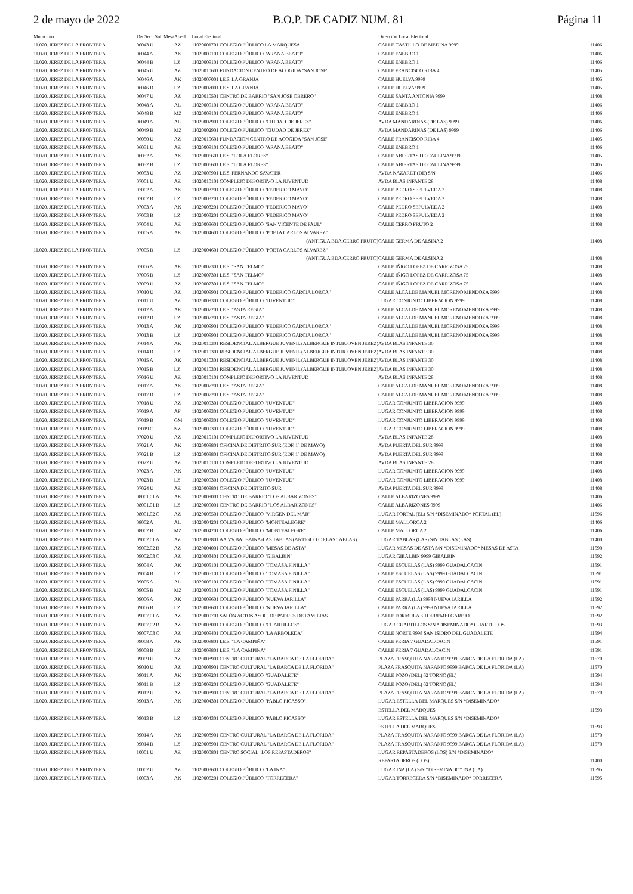2 de mayo de 2022 B.O.P. DE CADIZ NUM. 81 Página 11
| Municipio | Dis Secc Sub Mesa | Apel1 | Local Electoral | Dirección Local Electoral | |
| --- | --- | --- | --- | --- | --- |
| 11.020. JEREZ DE LA FRONTERA | 06043 U | AZ | 11020001701 COLEGIO PÚBLICO LA MARQUESA | CALLE CASTILLO DE MEDINA 9999 | 11406 |
| 11.020. JEREZ DE LA FRONTERA | 06044 A | AK | 11020009101 COLEGIO PÚBLICO "ARANA BEATO" | CALLE ENEBRO 1 | 11406 |
| 11.020. JEREZ DE LA FRONTERA | 06044 B | LZ | 11020009101 COLEGIO PÚBLICO "ARANA BEATO" | CALLE ENEBRO 1 | 11406 |
| 11.020. JEREZ DE LA FRONTERA | 06045 U | AZ | 11020010601 FUNDACION CENTRO DE ACOGIDA "SAN JOSE" | CALLE FRANCISCO RIBA 4 | 11405 |
| 11.020. JEREZ DE LA FRONTERA | 06046 A | AK | 11020007001 I.E.S. LA GRANJA | CALLE HUELVA 9999 | 11405 |
| 11.020. JEREZ DE LA FRONTERA | 06046 B | LZ | 11020007001 I.E.S. LA GRANJA | CALLE HUELVA 9999 | 11405 |
| 11.020. JEREZ DE LA FRONTERA | 06047 U | AZ | 11020010501 CENTRO DE BARRIO "SAN JOSE OBRERO" | CALLE SANTA ANTONIA 9999 | 11408 |
| 11.020. JEREZ DE LA FRONTERA | 06048 A | AL | 11020009101 COLEGIO PÚBLICO "ARANA BEATO" | CALLE ENEBRO 1 | 11406 |
| 11.020. JEREZ DE LA FRONTERA | 06048 B | MZ | 11020009101 COLEGIO PÚBLICO "ARANA BEATO" | CALLE ENEBRO 1 | 11406 |
| 11.020. JEREZ DE LA FRONTERA | 06049 A | AL | 11020002901 COLEGIO PÚBLICO "CIUDAD DE JEREZ" | AVDA MANDARINAS (DE LAS) 9999 | 11406 |
| 11.020. JEREZ DE LA FRONTERA | 06049 B | MZ | 11020002901 COLEGIO PÚBLICO "CIUDAD DE JEREZ" | AVDA MANDARINAS (DE LAS) 9999 | 11406 |
| 11.020. JEREZ DE LA FRONTERA | 06050 U | AZ | 11020010601 FUNDACION CENTRO DE ACOGIDA "SAN JOSE" | CALLE FRANCISCO RIBA 4 | 11405 |
| 11.020. JEREZ DE LA FRONTERA | 06051 U | AZ | 11020009101 COLEGIO PÚBLICO "ARANA BEATO" | CALLE ENEBRO 1 | 11406 |
| 11.020. JEREZ DE LA FRONTERA | 06052 A | AK | 11020006601 I.E.S. "LOLA FLORES" | CALLE ABIERTAS DE CAULINA 9999 | 11405 |
| 11.020. JEREZ DE LA FRONTERA | 06052 B | LZ | 11020006601 I.E.S. "LOLA FLORES" | CALLE ABIERTAS DE CAULINA 9999 | 11405 |
| 11.020. JEREZ DE LA FRONTERA | 06053 U | AZ | 11020006901 I.E.S. FERNANDO SAVATER | AVDA NAZARET (DE) S/N | 11406 |
| 11.020. JEREZ DE LA FRONTERA | 07001 U | AZ | 11020010101 COMPLEJO DEPORTIVO LA JUVENTUD | AVDA BLAS INFANTE 28 | 11408 |
| 11.020. JEREZ DE LA FRONTERA | 07002 A | AK | 11020003201 COLEGIO PÚBLICO "FEDERICO MAYO" | CALLE PEDRO SEPULVEDA 2 | 11408 |
| 11.020. JEREZ DE LA FRONTERA | 07002 B | LZ | 11020003201 COLEGIO PÚBLICO "FEDERICO MAYO" | CALLE PEDRO SEPULVEDA 2 | 11408 |
| 11.020. JEREZ DE LA FRONTERA | 07003 A | AK | 11020003201 COLEGIO PÚBLICO "FEDERICO MAYO" | CALLE PEDRO SEPULVEDA 2 | 11408 |
| 11.020. JEREZ DE LA FRONTERA | 07003 B | LZ | 11020003201 COLEGIO PÚBLICO "FEDERICO MAYO" | CALLE PEDRO SEPULVEDA 2 | 11408 |
| 11.020. JEREZ DE LA FRONTERA | 07004 U | AZ | 11020008601 COLEGIO PÚBLICO "SAN VICENTE DE PAUL" | CALLE CERRO FRUTO 2 | 11408 |
| 11.020. JEREZ DE LA FRONTERA | 07005 A | AK | 11020004601 COLEGIO PÚBLICO "POETA CARLOS ALVAREZ" | | |
| | | | (ANTIGUA BDA.CERRO FRUTO) | CALLE GERMA DE ALSINA 2 | 11408 |
| 11.020. JEREZ DE LA FRONTERA | 07005 B | LZ | 11020004601 COLEGIO PÚBLICO "POETA CARLOS ALVAREZ" | | |
| | | | (ANTIGUA BDA.CERRO FRUTO) | CALLE GERMA DE ALSINA 2 | 11408 |
| 11.020. JEREZ DE LA FRONTERA | 07006 A | AK | 11020007301 I.E.S. "SAN TELMO" | CALLE IÑIGO LOPEZ DE CARRIZOSA 75 | 11408 |
| 11.020. JEREZ DE LA FRONTERA | 07006 B | LZ | 11020007301 I.E.S. "SAN TELMO" | CALLE IÑIGO LOPEZ DE CARRIZOSA 75 | 11408 |
| 11.020. JEREZ DE LA FRONTERA | 07009 U | AZ | 11020007301 I.E.S. "SAN TELMO" | CALLE IÑIGO LOPEZ DE CARRIZOSA 75 | 11408 |
| 11.020. JEREZ DE LA FRONTERA | 07010 U | AZ | 11020009901 COLEGIO PÚBLICO "FEDERICO GARCÍA LORCA" | CALLE ALCALDE MANUEL MORENO MENDOZA 9999 | 11408 |
| 11.020. JEREZ DE LA FRONTERA | 07011 U | AZ | 11020009301 COLEGIO PÚBLICO "JUVENTUD" | LUGAR CONJUNTO LIBERACION 9999 | 11408 |
| 11.020. JEREZ DE LA FRONTERA | 07012 A | AK | 11020007201 I.E.S. "ASTA REGIA" | CALLE ALCALDE MANUEL MORENO MENDOZA 9999 | 11408 |
| 11.020. JEREZ DE LA FRONTERA | 07012 B | LZ | 11020007201 I.E.S. "ASTA REGIA" | CALLE ALCALDE MANUEL MORENO MENDOZA 9999 | 11408 |
| 11.020. JEREZ DE LA FRONTERA | 07013 A | AK | 11020009901 COLEGIO PÚBLICO "FEDERICO GARCÍA LORCA" | CALLE ALCALDE MANUEL MORENO MENDOZA 9999 | 11408 |
| 11.020. JEREZ DE LA FRONTERA | 07013 B | LZ | 11020009901 COLEGIO PÚBLICO "FEDERICO GARCÍA LORCA" | CALLE ALCALDE MANUEL MORENO MENDOZA 9999 | 11408 |
| 11.020. JEREZ DE LA FRONTERA | 07014 A | AK | 11020010301 RESIDENCIAL ALBERGUE JUVENIL (ALBERGUE INTURJOVEN JEREZ) | AVDA BLAS INFANTE 30 | 11408 |
| 11.020. JEREZ DE LA FRONTERA | 07014 B | LZ | 11020010301 RESIDENCIAL ALBERGUE JUVENIL (ALBERGUE INTURJOVEN JEREZ) | AVDA BLAS INFANTE 30 | 11408 |
| 11.020. JEREZ DE LA FRONTERA | 07015 A | AK | 11020010301 RESIDENCIAL ALBERGUE JUVENIL (ALBERGUE INTURJOVEN JEREZ) | AVDA BLAS INFANTE 30 | 11408 |
| 11.020. JEREZ DE LA FRONTERA | 07015 B | LZ | 11020010301 RESIDENCIAL ALBERGUE JUVENIL (ALBERGUE INTURJOVEN JEREZ) | AVDA BLAS INFANTE 30 | 11408 |
| 11.020. JEREZ DE LA FRONTERA | 07016 U | AZ | 11020010101 COMPLEJO DEPORTIVO LA JUVENTUD | AVDA BLAS INFANTE 28 | 11408 |
| 11.020. JEREZ DE LA FRONTERA | 07017 A | AK | 11020007201 I.E.S. "ASTA REGIA" | CALLE ALCALDE MANUEL MORENO MENDOZA 9999 | 11408 |
| 11.020. JEREZ DE LA FRONTERA | 07017 B | LZ | 11020007201 I.E.S. "ASTA REGIA" | CALLE ALCALDE MANUEL MORENO MENDOZA 9999 | 11408 |
| 11.020. JEREZ DE LA FRONTERA | 07018 U | AZ | 11020009301 COLEGIO PÚBLICO "JUVENTUD" | LUGAR CONJUNTO LIBERACION 9999 | 11408 |
| 11.020. JEREZ DE LA FRONTERA | 07019 A | AF | 11020009301 COLEGIO PÚBLICO "JUVENTUD" | LUGAR CONJUNTO LIBERACION 9999 | 11408 |
| 11.020. JEREZ DE LA FRONTERA | 07019 B | GM | 11020009301 COLEGIO PÚBLICO "JUVENTUD" | LUGAR CONJUNTO LIBERACION 9999 | 11408 |
| 11.020. JEREZ DE LA FRONTERA | 07019 C | NZ | 11020009301 COLEGIO PÚBLICO "JUVENTUD" | LUGAR CONJUNTO LIBERACION 9999 | 11408 |
| 11.020. JEREZ DE LA FRONTERA | 07020 U | AZ | 11020010101 COMPLEJO DEPORTIVO LA JUVENTUD | AVDA BLAS INFANTE 28 | 11408 |
| 11.020. JEREZ DE LA FRONTERA | 07021 A | AK | 11020008801 OFICINA DE DISTRITO SUR (EDF. 1º DE MAYO) | AVDA PUERTA DEL SUR 9999 | 11408 |
| 11.020. JEREZ DE LA FRONTERA | 07021 B | LZ | 11020008801 OFICINA DE DISTRITO SUR (EDF. 1º DE MAYO) | AVDA PUERTA DEL SUR 9999 | 11408 |
| 11.020. JEREZ DE LA FRONTERA | 07022 U | AZ | 11020010101 COMPLEJO DEPORTIVO LA JUVENTUD | AVDA BLAS INFANTE 28 | 11408 |
| 11.020. JEREZ DE LA FRONTERA | 07023 A | AK | 11020009301 COLEGIO PÚBLICO "JUVENTUD" | LUGAR CONJUNTO LIBERACION 9999 | 11408 |
| 11.020. JEREZ DE LA FRONTERA | 07023 B | LZ | 11020009301 COLEGIO PÚBLICO "JUVENTUD" | LUGAR CONJUNTO LIBERACION 9999 | 11408 |
| 11.020. JEREZ DE LA FRONTERA | 07024 U | AZ | 11020008801 OFICINA DE DISTRITO SUR | AVDA PUERTA DEL SUR 9999 | 11408 |
| 11.020. JEREZ DE LA FRONTERA | 08001.01 A | AK | 11020009001 CENTRO DE BARRIO "LOS ALBARIZONES" | CALLE ALBARIZONES 9999 | 11406 |
| 11.020. JEREZ DE LA FRONTERA | 08001.01 B | LZ | 11020009001 CENTRO DE BARRIO "LOS ALBARIZONES" | CALLE ALBARIZONES 9999 | 11406 |
| 11.020. JEREZ DE LA FRONTERA | 08001.02 C | AZ | 11020005501 COLEGIO PÚBLICO "VIRGEN DEL MAR" | LUGAR PORTAL (EL) S/N *DISEMINADO* PORTAL (EL) | 11596 |
| 11.020. JEREZ DE LA FRONTERA | 08002 A | AL | 11020004201 COLEGIO PÚBLICO "MONTEALEGRE" | CALLE MALLORCA 2 | 11406 |
| 11.020. JEREZ DE LA FRONTERA | 08002 B | MZ | 11020004201 COLEGIO PÚBLICO "MONTEALEGRE" | CALLE MALLORCA 2 | 11406 |
| 11.020. JEREZ DE LA FRONTERA | 09002.01 A | AZ | 11020003801 AA.VV.BALBAINA-LAS TABLAS (ANTIGUO C.P.LAS TABLAS) | LUGAR TABLAS (LAS) S/N TABLAS (LAS) | 11400 |
| 11.020. JEREZ DE LA FRONTERA | 09002.02 B | AZ | 11020004001 COLEGIO PÚBLICO "MESAS DE ASTA" | LUGAR MESAS DE ASTA S/N *DISEMINADO* MESAS DE ASTA | 11590 |
| 11.020. JEREZ DE LA FRONTERA | 09002.03 C | AZ | 11020003401 COLEGIO PÚBLICO "GIBALBÍN" | LUGAR GIBALBIN 9999 GIBALBIN | 11592 |
| 11.020. JEREZ DE LA FRONTERA | 09004 A | AK | 11020005101 COLEGIO PÚBLICO "TOMASA PINILLA" | CALLE ESCUELAS (LAS) 9999 GUADALCACIN | 11591 |
| 11.020. JEREZ DE LA FRONTERA | 09004 B | LZ | 11020005101 COLEGIO PÚBLICO "TOMASA PINILLA" | CALLE ESCUELAS (LAS) 9999 GUADALCACIN | 11591 |
| 11.020. JEREZ DE LA FRONTERA | 09005 A | AL | 11020005101 COLEGIO PÚBLICO "TOMASA PINILLA" | CALLE ESCUELAS (LAS) 9999 GUADALCACIN | 11591 |
| 11.020. JEREZ DE LA FRONTERA | 09005 B | MZ | 11020005101 COLEGIO PÚBLICO "TOMASA PINILLA" | CALLE ESCUELAS (LAS) 9999 GUADALCACIN | 11591 |
| 11.020. JEREZ DE LA FRONTERA | 09006 A | AK | 11020009601 COLEGIO PÚBLICO "NUEVA JARILLA" | CALLE PARRA (LA) 9998 NUEVA JARILLA | 11592 |
| 11.020. JEREZ DE LA FRONTERA | 09006 B | LZ | 11020009601 COLEGIO PÚBLICO "NUEVA JARILLA" | CALLE PARRA (LA) 9998 NUEVA JARILLA | 11592 |
| 11.020. JEREZ DE LA FRONTERA | 09007.01 A | AZ | 11020009701 SALÓN ACTOS ASOC. DE PADRES DE FAMILIAS | CALLE FORMULA 3 TORREMELGAREJO | 11592 |
| 11.020. JEREZ DE LA FRONTERA | 09007.02 B | AZ | 11020003001 COLEGIO PÚBLICO "CUARTILLOS" | LUGAR CUARTILLOS S/N *DISEMINADO* CUARTILLOS | 11593 |
| 11.020. JEREZ DE LA FRONTERA | 09007.03 C | AZ | 11020009401 COLEGIO PÚBLICO "LA ARBOLEDA" | CALLE NORTE 9998 SAN ISIDRO DEL GUADALETE | 11594 |
| 11.020. JEREZ DE LA FRONTERA | 09008 A | AK | 11020009801 I.E.S. "LA CAMPIÑA" | CALLE FERIA 7 GUADALCACIN | 11591 |
| 11.020. JEREZ DE LA FRONTERA | 09008 B | LZ | 11020009801 I.E.S. "LA CAMPIÑA" | CALLE FERIA 7 GUADALCACIN | 11591 |
| 11.020. JEREZ DE LA FRONTERA | 09009 U | AZ | 11020008901 CENTRO CULTURAL "LA BARCA DE LA FLORIDA" | PLAZA FRASQUITA NARANJO 9999 BARCA DE LA FLORIDA (LA) | 11570 |
| 11.020. JEREZ DE LA FRONTERA | 09010 U | AZ | 11020008901 CENTRO CULTURAL "LA BARCA DE LA FLORIDA" | PLAZA FRASQUITA NARANJO 9999 BARCA DE LA FLORIDA (LA) | 11570 |
| 11.020. JEREZ DE LA FRONTERA | 09011 A | AK | 11020009201 COLEGIO PÚBLICO "GUADALETE" | CALLE POZO (DEL) 62 TORNO (EL) | 11594 |
| 11.020. JEREZ DE LA FRONTERA | 09011 B | LZ | 11020009201 COLEGIO PÚBLICO "GUADALETE" | CALLE POZO (DEL) 62 TORNO (EL) | 11594 |
| 11.020. JEREZ DE LA FRONTERA | 09012 U | AZ | 11020008901 CENTRO CULTURAL "LA BARCA DE LA FLORIDA" | PLAZA FRASQUITA NARANJO 9999 BARCA DE LA FLORIDA (LA) | 11570 |
| 11.020. JEREZ DE LA FRONTERA | 09013 A | AK | 11020004301 COLEGIO PÚBLICO "PABLO PICASSO" | LUGAR ESTELLA DEL MARQUES S/N *DISEMINADO* | |
| | | | | ESTELLA DEL MARQUES | 11593 |
| 11.020. JEREZ DE LA FRONTERA | 09013 B | LZ | 11020004301 COLEGIO PÚBLICO "PABLO PICASSO" | LUGAR ESTELLA DEL MARQUES S/N *DISEMINADO* | |
| | | | | ESTELLA DEL MARQUES | 11593 |
| 11.020. JEREZ DE LA FRONTERA | 09014 A | AK | 11020008901 CENTRO CULTURAL "LA BARCA DE LA FLORIDA" | PLAZA FRASQUITA NARANJO 9999 BARCA DE LA FLORIDA (LA) | 11570 |
| 11.020. JEREZ DE LA FRONTERA | 09014 B | LZ | 11020008901 CENTRO CULTURAL "LA BARCA DE LA FLORIDA" | PLAZA FRASQUITA NARANJO 9999 BARCA DE LA FLORIDA (LA) | 11570 |
| 11.020. JEREZ DE LA FRONTERA | 10001 U | AZ | 11020000801 CENTRO SOCIAL "LOS REPASTADEROS" | LUGAR REPASTADEROS (LOS) S/N *DISEMINADO* | |
| | | | | REPASTADEROS (LOS) | 11400 |
| 11.020. JEREZ DE LA FRONTERA | 10002 U | AZ | 11020003601 COLEGIO PÚBLICO "LA INA" | LUGAR INA (LA) S/N *DISEMINADO* INA (LA) | 11595 |
| 11.020. JEREZ DE LA FRONTERA | 10003 A | AK | 11020005201 COLEGIO PÚBLICO "TORRECERA" | LUGAR TORRECERA S/N *DISEMINADO* TORRECERA | 11595 |